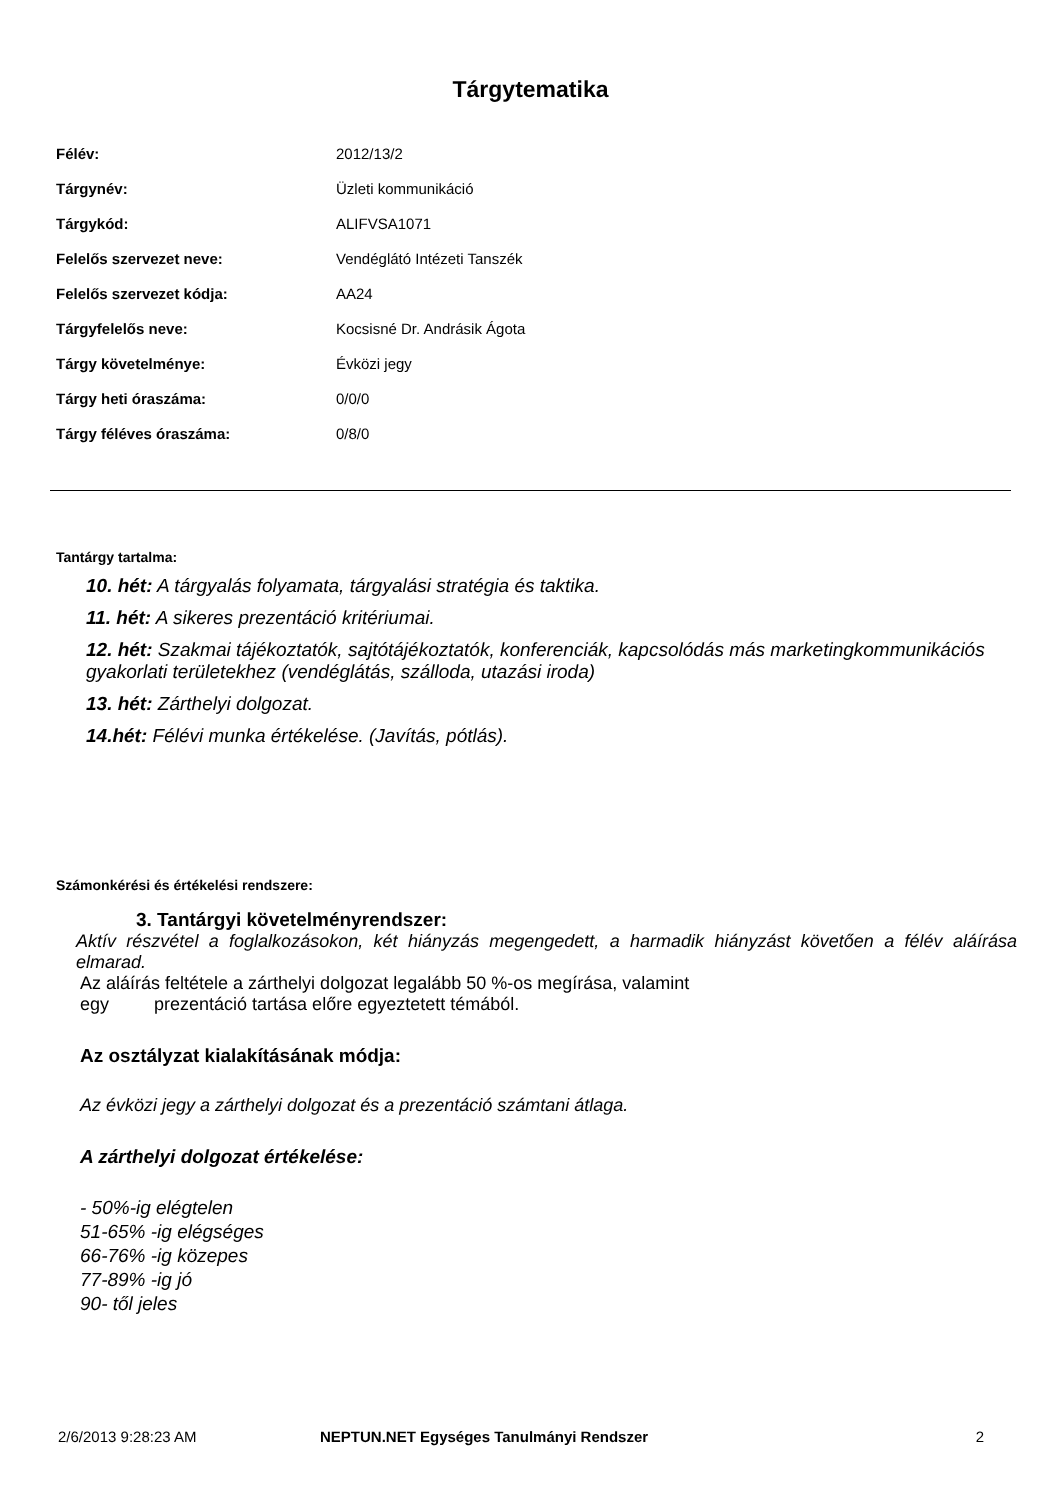Tárgytematika
| Félév: | 2012/13/2 |
| Tárgynév: | Üzleti kommunikáció |
| Tárgykód: | ALIFVSA1071 |
| Felelős szervezet neve: | Vendéglátó Intézeti Tanszék |
| Felelős szervezet kódja: | AA24 |
| Tárgyfelelős neve: | Kocsisné Dr. Andrásik Ágota |
| Tárgy követelménye: | Évközi jegy |
| Tárgy heti óraszáma: | 0/0/0 |
| Tárgy féléves óraszáma: | 0/8/0 |
Tantárgy tartalma:
10. hét: A tárgyalás folyamata, tárgyalási stratégia és taktika.
11. hét: A sikeres prezentáció kritériumai.
12. hét: Szakmai tájékoztatók, sajtótájékoztatók, konferenciák, kapcsolódás más marketingkommunikációs gyakorlati területekhez (vendéglátás, szálloda, utazási iroda)
13. hét: Zárthelyi dolgozat.
14.hét: Félévi munka értékelése. (Javítás, pótlás).
Számonkérési és értékelési rendszere:
3. Tantárgyi követelményrendszer:
Aktív részvétel a foglalkozásokon, két hiányzás megengedett, a harmadik hiányzást követően a félév aláírása elmarad.
Az aláírás feltétele a zárthelyi dolgozat legalább 50 %-os megírása, valamint
egy prezentáció tartása előre egyeztetett témából.
Az osztályzat kialakításának módja:
Az évközi jegy a zárthelyi dolgozat és a prezentáció számtani átlaga.
A zárthelyi dolgozat értékelése:
- 50%-ig elégtelen
51-65% -ig elégséges
66-76% -ig közepes
77-89% -ig jó
90- től jeles
2/6/2013 9:28:23 AM NEPTUN.NET Egységes Tanulmányi Rendszer 2